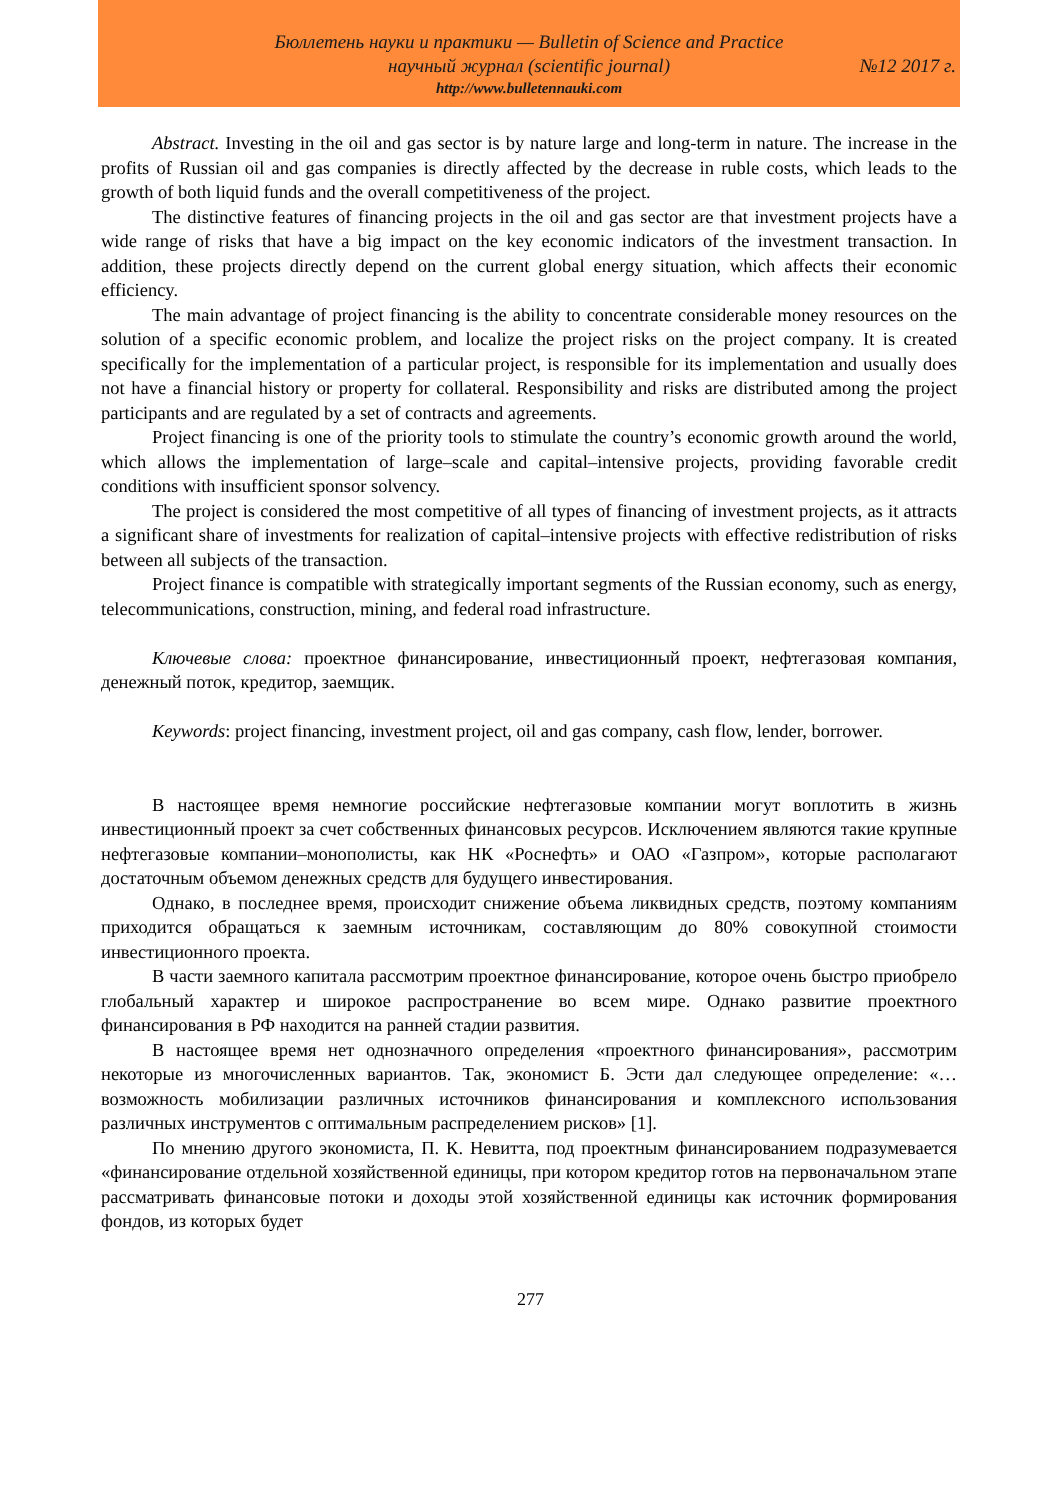Бюллетень науки и практики — Bulletin of Science and Practice
научный журнал (scientific journal) №12 2017 г.
http://www.bulletennauki.com
Abstract. Investing in the oil and gas sector is by nature large and long-term in nature. The increase in the profits of Russian oil and gas companies is directly affected by the decrease in ruble costs, which leads to the growth of both liquid funds and the overall competitiveness of the project.
The distinctive features of financing projects in the oil and gas sector are that investment projects have a wide range of risks that have a big impact on the key economic indicators of the investment transaction. In addition, these projects directly depend on the current global energy situation, which affects their economic efficiency.
The main advantage of project financing is the ability to concentrate considerable money resources on the solution of a specific economic problem, and localize the project risks on the project company. It is created specifically for the implementation of a particular project, is responsible for its implementation and usually does not have a financial history or property for collateral. Responsibility and risks are distributed among the project participants and are regulated by a set of contracts and agreements.
Project financing is one of the priority tools to stimulate the country’s economic growth around the world, which allows the implementation of large–scale and capital–intensive projects, providing favorable credit conditions with insufficient sponsor solvency.
The project is considered the most competitive of all types of financing of investment projects, as it attracts a significant share of investments for realization of capital–intensive projects with effective redistribution of risks between all subjects of the transaction.
Project finance is compatible with strategically important segments of the Russian economy, such as energy, telecommunications, construction, mining, and federal road infrastructure.
Ключевые слова: проектное финансирование, инвестиционный проект, нефтегазовая компания, денежный поток, кредитор, заемщик.
Keywords: project financing, investment project, oil and gas company, cash flow, lender, borrower.
В настоящее время немногие российские нефтегазовые компании могут воплотить в жизнь инвестиционный проект за счет собственных финансовых ресурсов. Исключением являются такие крупные нефтегазовые компании–монополисты, как НК «Роснефть» и ОАО «Газпром», которые располагают достаточным объемом денежных средств для будущего инвестирования.
Однако, в последнее время, происходит снижение объема ликвидных средств, поэтому компаниям приходится обращаться к заемным источникам, составляющим до 80% совокупной стоимости инвестиционного проекта.
В части заемного капитала рассмотрим проектное финансирование, которое очень быстро приобрело глобальный характер и широкое распространение во всем мире. Однако развитие проектного финансирования в РФ находится на ранней стадии развития.
В настоящее время нет однозначного определения «проектного финансирования», рассмотрим некоторые из многочисленных вариантов. Так, экономист Б. Эсти дал следующее определение: «…возможность мобилизации различных источников финансирования и комплексного использования различных инструментов с оптимальным распределением рисков» [1].
По мнению другого экономиста, П. К. Невитта, под проектным финансированием подразумевается «финансирование отдельной хозяйственной единицы, при котором кредитор готов на первоначальном этапе рассматривать финансовые потоки и доходы этой хозяйственной единицы как источник формирования фондов, из которых будет
277